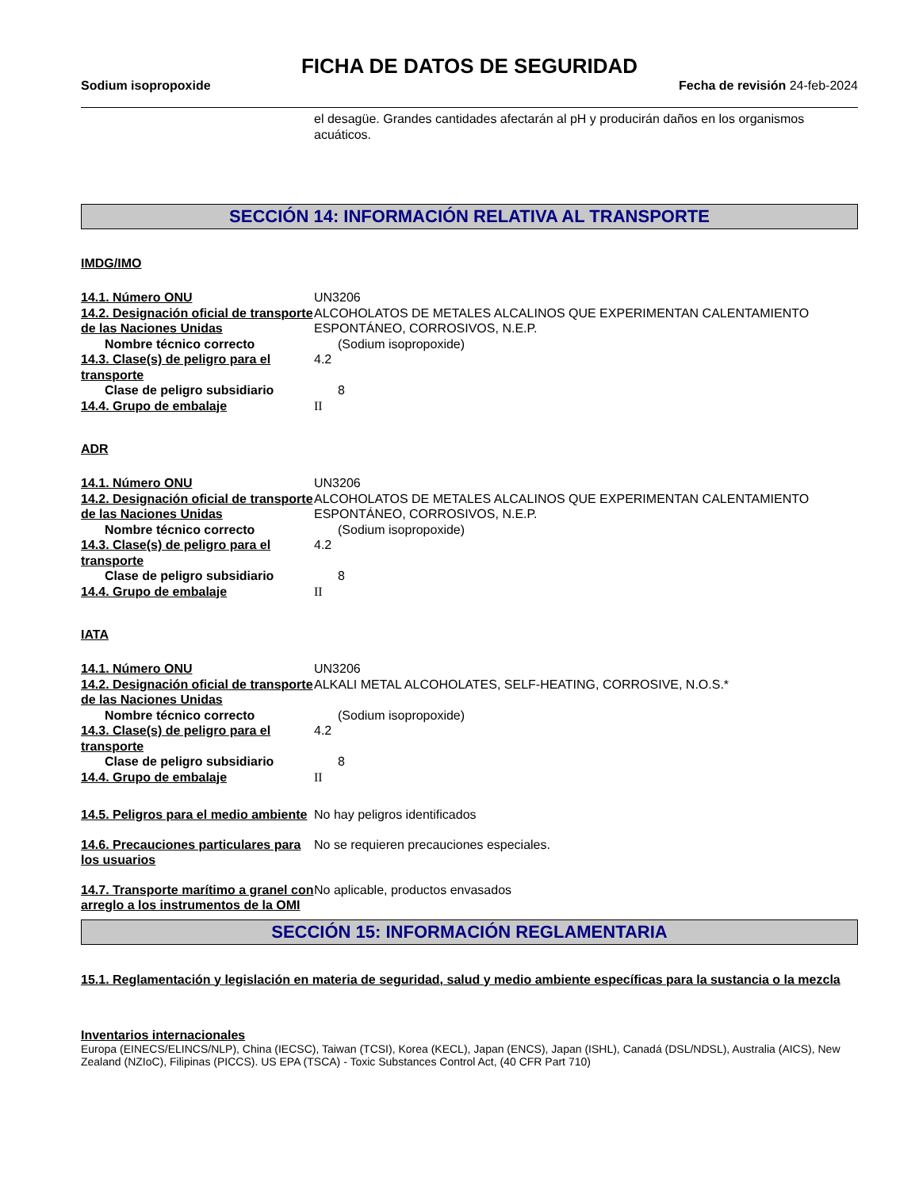FICHA DE DATOS DE SEGURIDAD
Sodium isopropoxide Fecha de revisión 24-feb-2024
el desagüe. Grandes cantidades afectarán al pH y producirán daños en los organismos acuáticos.
SECCIÓN 14: INFORMACIÓN RELATIVA AL TRANSPORTE
IMDG/IMO
14.1. Número ONU UN3206
14.2. Designación oficial de transporte de las Naciones Unidas
ALCOHOLATOS DE METALES ALCALINOS QUE EXPERIMENTAN CALENTAMIENTO ESPONTÁNEO, CORROSIVOS, N.E.P.
Nombre técnico correcto (Sodium isopropoxide)
14.3. Clase(s) de peligro para el transporte
4.2
Clase de peligro subsidiario 8
14.4. Grupo de embalaje II
ADR
14.1. Número ONU UN3206
14.2. Designación oficial de transporte de las Naciones Unidas
ALCOHOLATOS DE METALES ALCALINOS QUE EXPERIMENTAN CALENTAMIENTO ESPONTÁNEO, CORROSIVOS, N.E.P.
Nombre técnico correcto (Sodium isopropoxide)
14.3. Clase(s) de peligro para el transporte
4.2
Clase de peligro subsidiario 8
14.4. Grupo de embalaje II
IATA
14.1. Número ONU UN3206
14.2. Designación oficial de transporte de las Naciones Unidas
ALKALI METAL ALCOHOLATES, SELF-HEATING, CORROSIVE, N.O.S.*
Nombre técnico correcto (Sodium isopropoxide)
14.3. Clase(s) de peligro para el transporte
4.2
Clase de peligro subsidiario 8
14.4. Grupo de embalaje II
14.5. Peligros para el medio ambiente
No hay peligros identificados
14.6. Precauciones particulares para los usuarios
No se requieren precauciones especiales.
14.7. Transporte marítimo a granel con arreglo a los instrumentos de la OMI
No aplicable, productos envasados
SECCIÓN 15: INFORMACIÓN REGLAMENTARIA
15.1. Reglamentación y legislación en materia de seguridad, salud y medio ambiente específicas para la sustancia o la mezcla
Inventarios internacionales
Europa (EINECS/ELINCS/NLP), China (IECSC), Taiwan (TCSI), Korea (KECL), Japan (ENCS), Japan (ISHL), Canadá (DSL/NDSL), Australia (AICS), New Zealand (NZIoC), Filipinas (PICCS). US EPA (TSCA) - Toxic Substances Control Act, (40 CFR Part 710)